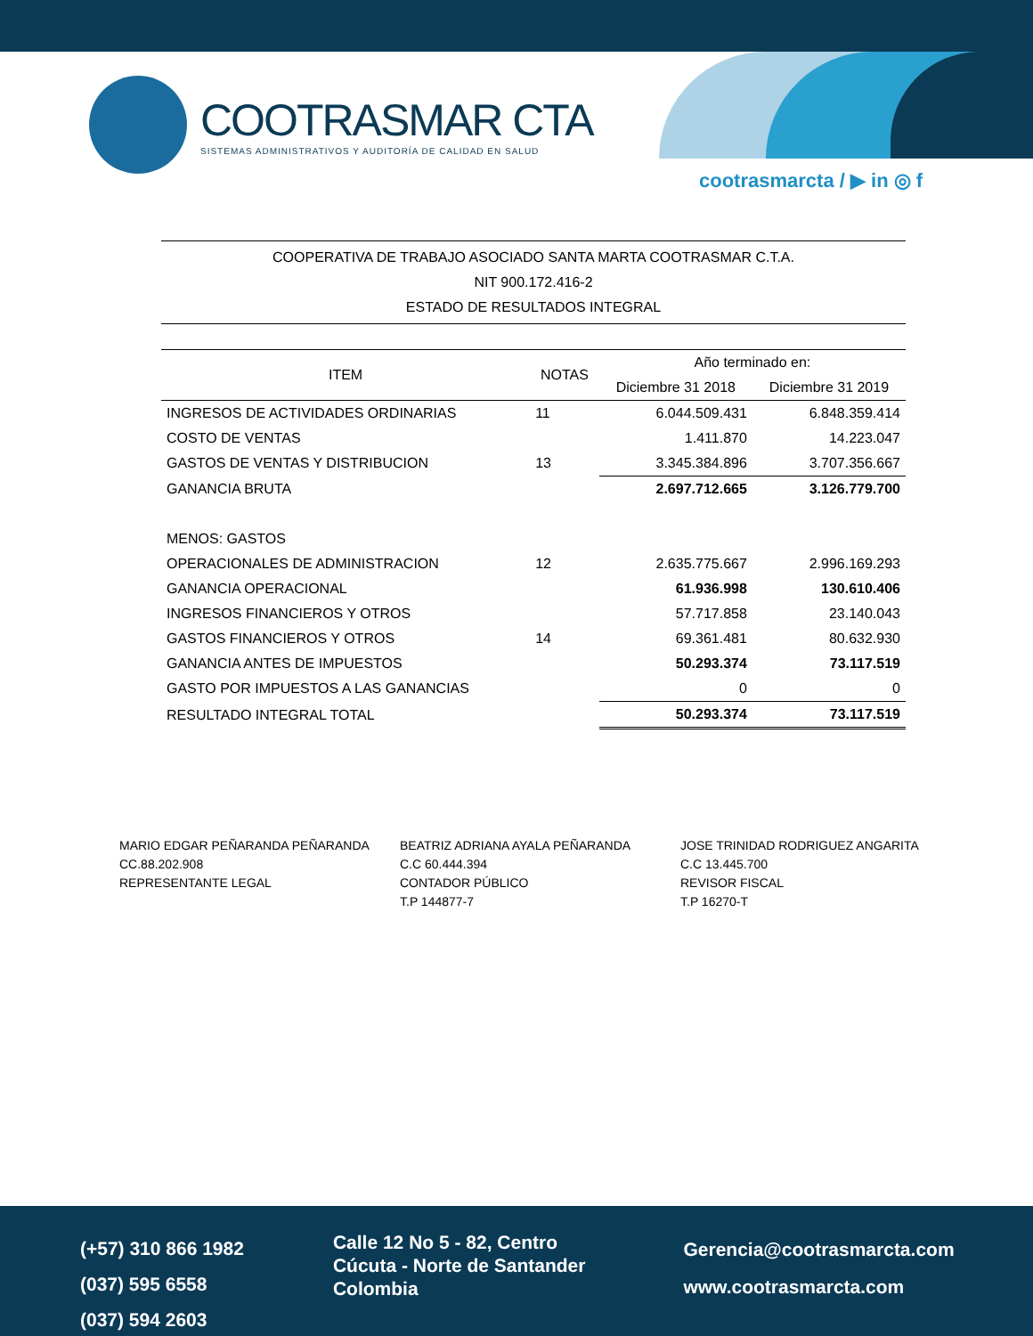COOTRASMAR CTA
SISTEMAS ADMINISTRATIVOS Y AUDITORÍA DE CALIDAD EN SALUD
cootrasmarcta / ▶ in ◎ f
COOPERATIVA DE TRABAJO ASOCIADO SANTA MARTA COOTRASMAR C.T.A.
NIT 900.172.416-2
ESTADO DE RESULTADOS INTEGRAL
| ITEM | NOTAS | Año terminado en: | |
| --- | --- | --- | --- |
| | | Diciembre 31 2018 | Diciembre 31 2019 |
| INGRESOS DE ACTIVIDADES ORDINARIAS | 11 | 6.044.509.431 | 6.848.359.414 |
| COSTO DE VENTAS | | 1.411.870 | 14.223.047 |
| GASTOS DE VENTAS Y DISTRIBUCION | 13 | 3.345.384.896 | 3.707.356.667 |
| GANANCIA BRUTA | | 2.697.712.665 | 3.126.779.700 |
| MENOS: GASTOS | | | |
| OPERACIONALES DE ADMINISTRACION | 12 | 2.635.775.667 | 2.996.169.293 |
| GANANCIA OPERACIONAL | | 61.936.998 | 130.610.406 |
| INGRESOS FINANCIEROS Y OTROS | | 57.717.858 | 23.140.043 |
| GASTOS FINANCIEROS Y OTROS | 14 | 69.361.481 | 80.632.930 |
| GANANCIA ANTES DE IMPUESTOS | | 50.293.374 | 73.117.519 |
| GASTO POR IMPUESTOS A LAS GANANCIAS | | 0 | 0 |
| RESULTADO INTEGRAL TOTAL | | 50.293.374 | 73.117.519 |
MARIO EDGAR PEÑARANDA PEÑARANDA
CC.88.202.908
REPRESENTANTE LEGAL
BEATRIZ ADRIANA AYALA PEÑARANDA
C.C 60.444.394
CONTADOR PÚBLICO
T.P 144877-7
JOSE TRINIDAD RODRIGUEZ ANGARITA
C.C 13.445.700
REVISOR FISCAL
T.P 16270-T
(+57) 310 866 1982
(037) 595 6558
(037) 594 2603
Calle 12 No 5 - 82, Centro
Cúcuta - Norte de Santander
Colombia
Gerencia@cootrasmarcta.com
www.cootrasmarcta.com